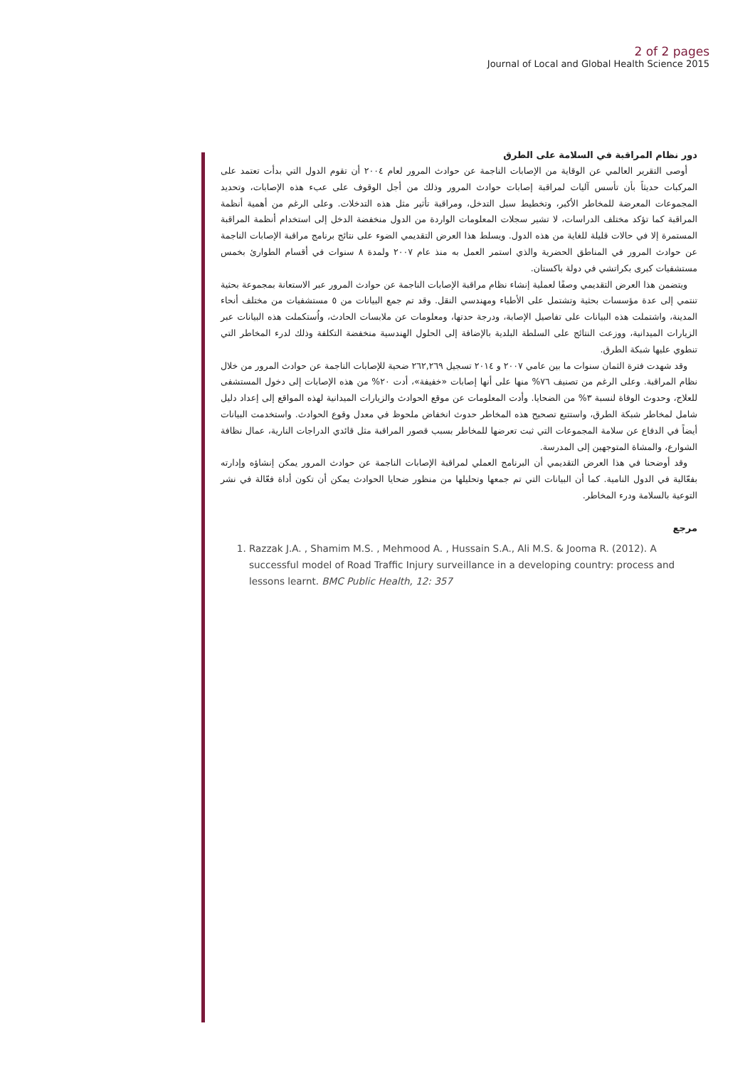2 of 2 pages
Journal of Local and Global Health Science 2015
دور نظام المراقبة في السلامة على الطرق
أوصى التقرير العالمي عن الوقاية من الإصابات الناجمة عن حوادث المرور لعام ٢٠٠٤ أن تقوم الدول التي بدأت تعتمد على المركبات حديثاً بأن تأسس آليات لمراقبة إصابات حوادث المرور وذلك من أجل الوقوف على عبء هذه الإصابات، وتحديد المجموعات المعرضة للمخاطر الأكبر، وتخطيط سبل التدخل، ومراقبة تأثير مثل هذه التدخلات. وعلى الرغم من أهمية أنظمة المراقبة كما تؤكد مختلف الدراسات، لا تشير سجلات المعلومات الواردة من الدول منخفضة الدخل إلى استخدام أنظمة المراقبة المستمرة إلا في حالات قليلة للغاية من هذه الدول. ويسلط هذا العرض التقديمي الضوء على نتائج برنامج مراقبة الإصابات الناجمة عن حوادث المرور في المناطق الحضرية والذي استمر العمل به منذ عام ٢٠٠٧ ولمدة ٨ سنوات في أقسام الطوارئ بخمس مستشفيات كبرى بكراتشي في دولة باكستان.
ويتضمن هذا العرض التقديمي وصفًا لعملية إنشاء نظام مراقبة الإصابات الناجمة عن حوادث المرور عبر الاستعانة بمجموعة بحثية تنتمي إلى عدة مؤسسات بحثية وتشتمل على الأطباء ومهندسي النقل. وقد تم جمع البيانات من ٥ مستشفيات من مختلف أنحاء المدينة، واشتملت هذه البيانات على تفاصيل الإصابة، ودرجة حدتها، ومعلومات عن ملابسات الحادث، واُستكملت هذه البيانات عبر الزيارات الميدانية، ووزعت النتائج على السلطة البلدية بالإضافة إلى الحلول الهندسية منخفضة التكلفة وذلك لدرء المخاطر التي تنطوي عليها شبكة الطرق.
وقد شهدت فترة الثمان سنوات ما بين عامي ٢٠٠٧ و ٢٠١٤ تسجيل ٢٦٢,٢٦٩ ضحية للإصابات الناجمة عن حوادث المرور من خلال نظام المراقبة. وعلى الرغم من تصنيف ٧٦% منها على أنها إصابات «خفيفة»، أدت ٢٠% من هذه الإصابات إلى دخول المستشفى للعلاج، وحدوث الوفاة لنسبة ٣% من الضحايا. وأدت المعلومات عن موقع الحوادث والزيارات الميدانية لهذه المواقع إلى إعداد دليل شامل لمخاطر شبكة الطرق، واستتبع تصحيح هذه المخاطر حدوث انخفاض ملحوظ في معدل وقوع الحوادث. واستخدمت البيانات أيضاً في الدفاع عن سلامة المجموعات التي ثبت تعرضها للمخاطر بسبب قصور المراقبة مثل قائدي الدراجات النارية، عمال نظافة الشوارع، والمشاة المتوجهين إلى المدرسة.
وقد أوضحنا في هذا العرض التقديمي أن البرنامج العملي لمراقبة الإصابات الناجمة عن حوادث المرور يمكن إنشاؤه وإدارته بفعّالية في الدول النامية. كما أن البيانات التي تم جمعها وتحليلها من منظور ضحايا الحوادث يمكن أن تكون أداة فعّالة في نشر التوعية بالسلامة ودرء المخاطر.
مرجع
1. Razzak J.A. , Shamim M.S. , Mehmood A. , Hussain S.A., Ali M.S. & Jooma R. (2012). A successful model of Road Traffic Injury surveillance in a developing country: process and lessons learnt. BMC Public Health, 12: 357